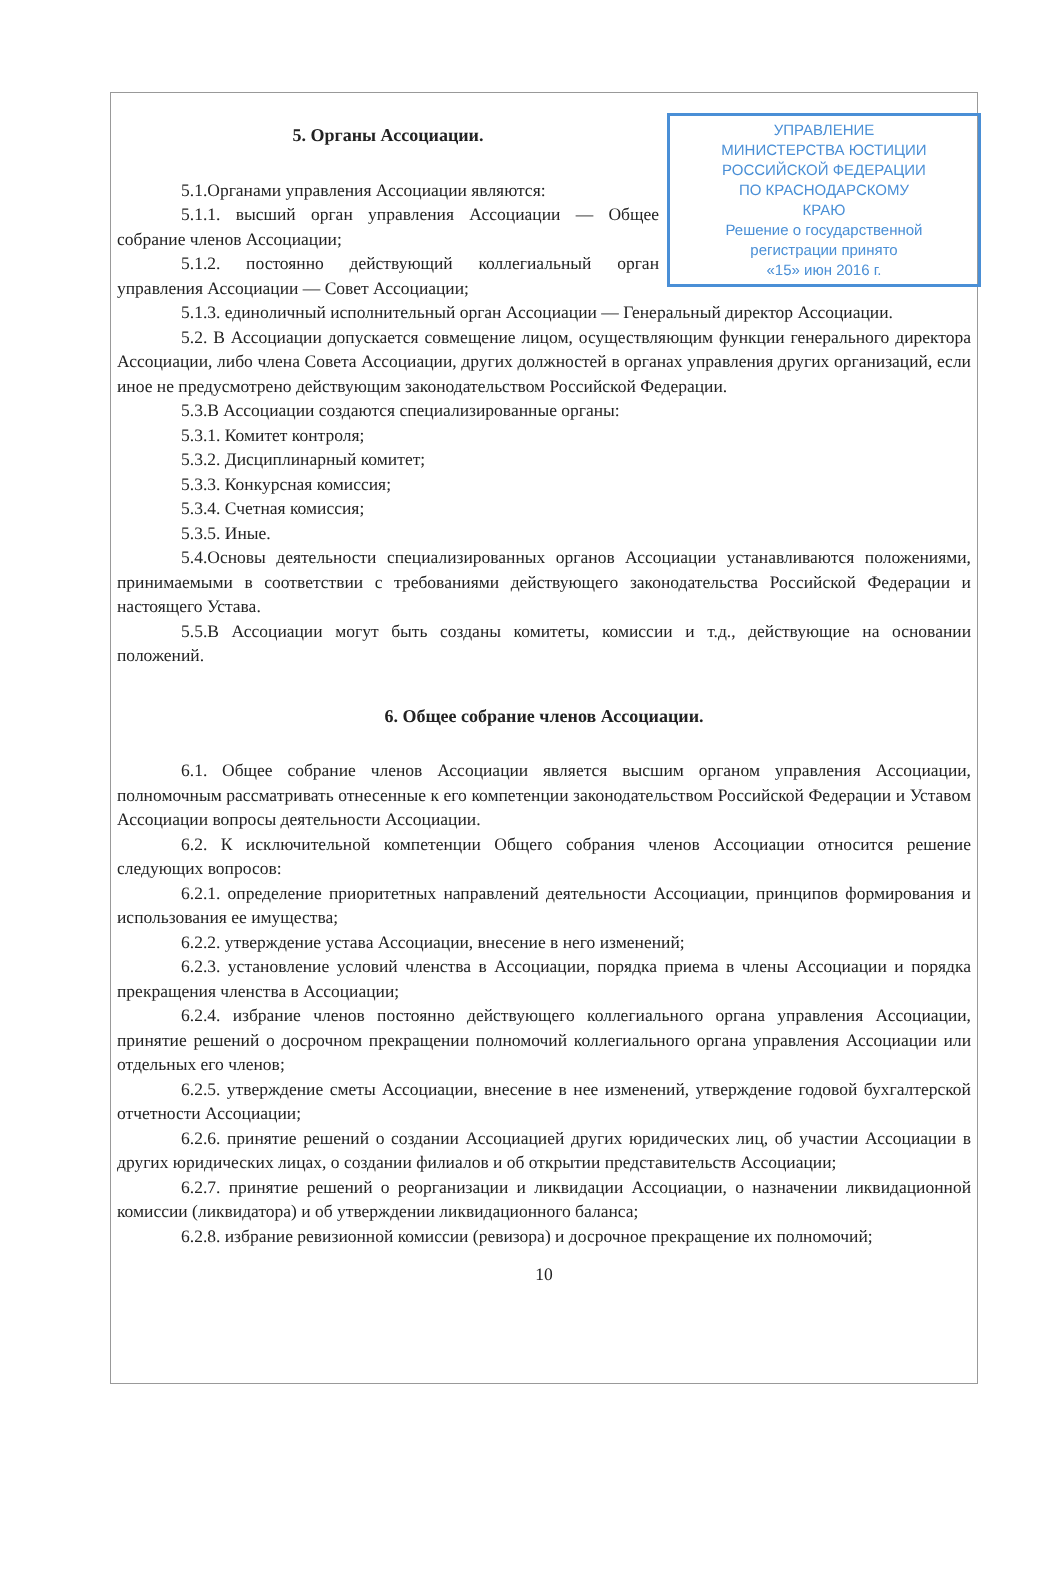УПРАВЛЕНИЕ
МИНИСТЕРСТВА ЮСТИЦИИ
РОССИЙСКОЙ ФЕДЕРАЦИИ
ПО КРАСНОДАРСКОМУ
КРАЮ
Решение о государственной
регистрации принято
«15» июн 2016 г.
5. Органы Ассоциации.
5.1.Органами управления Ассоциации являются:
5.1.1. высший орган управления Ассоциации — Общее собрание членов Ассоциации;
5.1.2. постоянно действующий коллегиальный орган управления Ассоциации — Совет Ассоциации;
5.1.3. единоличный исполнительный орган Ассоциации — Генеральный директор Ассоциации.
5.2. В Ассоциации допускается совмещение лицом, осуществляющим функции генерального директора Ассоциации, либо члена Совета Ассоциации, других должностей в органах управления других организаций, если иное не предусмотрено действующим законодательством Российской Федерации.
5.3.В Ассоциации создаются специализированные органы:
5.3.1. Комитет контроля;
5.3.2. Дисциплинарный комитет;
5.3.3. Конкурсная комиссия;
5.3.4. Счетная комиссия;
5.3.5. Иные.
5.4.Основы деятельности специализированных органов Ассоциации устанавливаются положениями, принимаемыми в соответствии с требованиями действующего законодательства Российской Федерации и настоящего Устава.
5.5.В Ассоциации могут быть созданы комитеты, комиссии и т.д., действующие на основании положений.
6. Общее собрание членов Ассоциации.
6.1. Общее собрание членов Ассоциации является высшим органом управления Ассоциации, полномочным рассматривать отнесенные к его компетенции законодательством Российской Федерации и Уставом Ассоциации вопросы деятельности Ассоциации.
6.2. К исключительной компетенции Общего собрания членов Ассоциации относится решение следующих вопросов:
6.2.1. определение приоритетных направлений деятельности Ассоциации, принципов формирования и использования ее имущества;
6.2.2. утверждение устава Ассоциации, внесение в него изменений;
6.2.3. установление условий членства в Ассоциации, порядка приема в члены Ассоциации и порядка прекращения членства в Ассоциации;
6.2.4. избрание членов постоянно действующего коллегиального органа управления Ассоциации, принятие решений о досрочном прекращении полномочий коллегиального органа управления Ассоциации или отдельных его членов;
6.2.5. утверждение сметы Ассоциации, внесение в нее изменений, утверждение годовой бухгалтерской отчетности Ассоциации;
6.2.6. принятие решений о создании Ассоциацией других юридических лиц, об участии Ассоциации в других юридических лицах, о создании филиалов и об открытии представительств Ассоциации;
6.2.7. принятие решений о реорганизации и ликвидации Ассоциации, о назначении ликвидационной комиссии (ликвидатора) и об утверждении ликвидационного баланса;
6.2.8. избрание ревизионной комиссии (ревизора) и досрочное прекращение их полномочий;
10